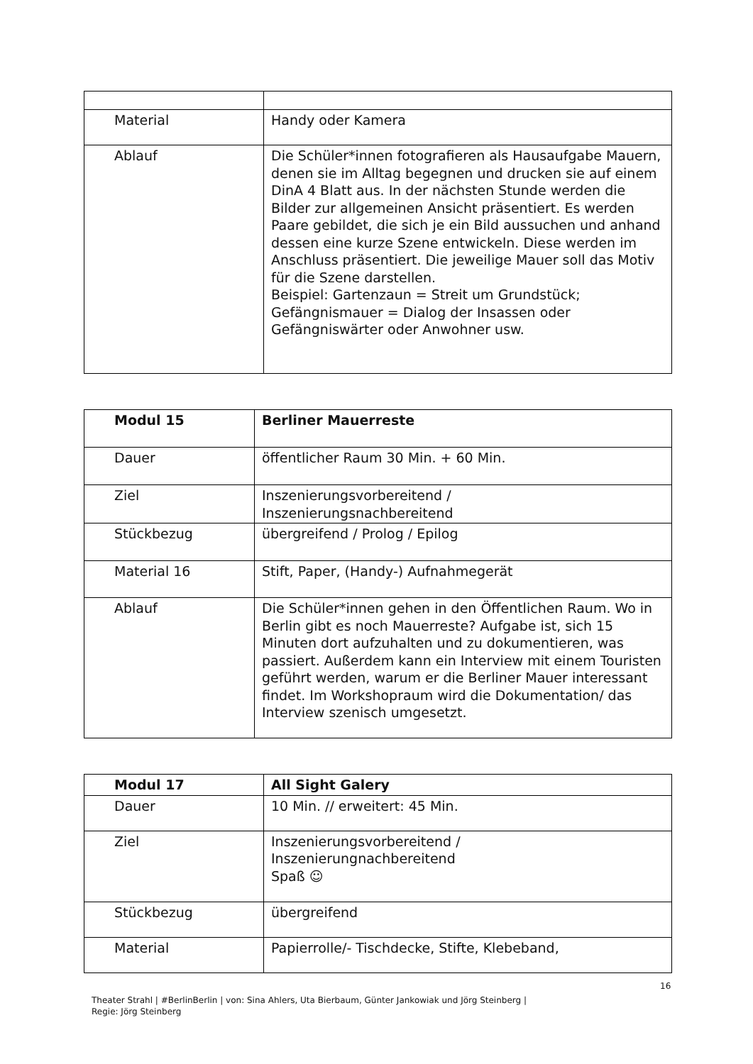| Material | Handy oder Kamera |
| Ablauf | Die Schüler*innen fotografieren als Hausaufgabe Mauern, denen sie im Alltag begegnen und drucken sie auf einem DinA 4 Blatt aus. In der nächsten Stunde werden die Bilder zur allgemeinen Ansicht präsentiert. Es werden Paare gebildet, die sich je ein Bild aussuchen und anhand dessen eine kurze Szene entwickeln. Diese werden im Anschluss präsentiert. Die jeweilige Mauer soll das Motiv für die Szene darstellen. Beispiel: Gartenzaun = Streit um Grundstück; Gefängnismauer = Dialog der Insassen oder Gefängniswärter oder Anwohner usw. |
| Modul 15 | Berliner Mauerreste |
| Dauer | öffentlicher Raum 30 Min. + 60 Min. |
| Ziel | Inszenierungsvorbereitend / Inszenierungsnachbereitend |
| Stückbezug | übergreifend / Prolog / Epilog |
| Material 16 | Stift, Paper, (Handy-) Aufnahmegerät |
| Ablauf | Die Schüler*innen gehen in den Öffentlichen Raum. Wo in Berlin gibt es noch Mauerreste? Aufgabe ist, sich 15 Minuten dort aufzuhalten und zu dokumentieren, was passiert. Außerdem kann ein Interview mit einem Touristen geführt werden, warum er die Berliner Mauer interessant findet. Im Workshopraum wird die Dokumentation/ das Interview szenisch umgesetzt. |
| Modul 17 | All Sight Galery |
| Dauer | 10 Min. // erweitert: 45 Min. |
| Ziel | Inszenierungsvorbereitend / Inszenierungnachbereitend Spaß ☺ |
| Stückbezug | übergreifend |
| Material | Papierrolle/- Tischdecke, Stifte, Klebeband, |
16
Theater Strahl | #BerlinBerlin | von: Sina Ahlers, Uta Bierbaum, Günter Jankowiak und Jörg Steinberg |
Regie: Jörg Steinberg